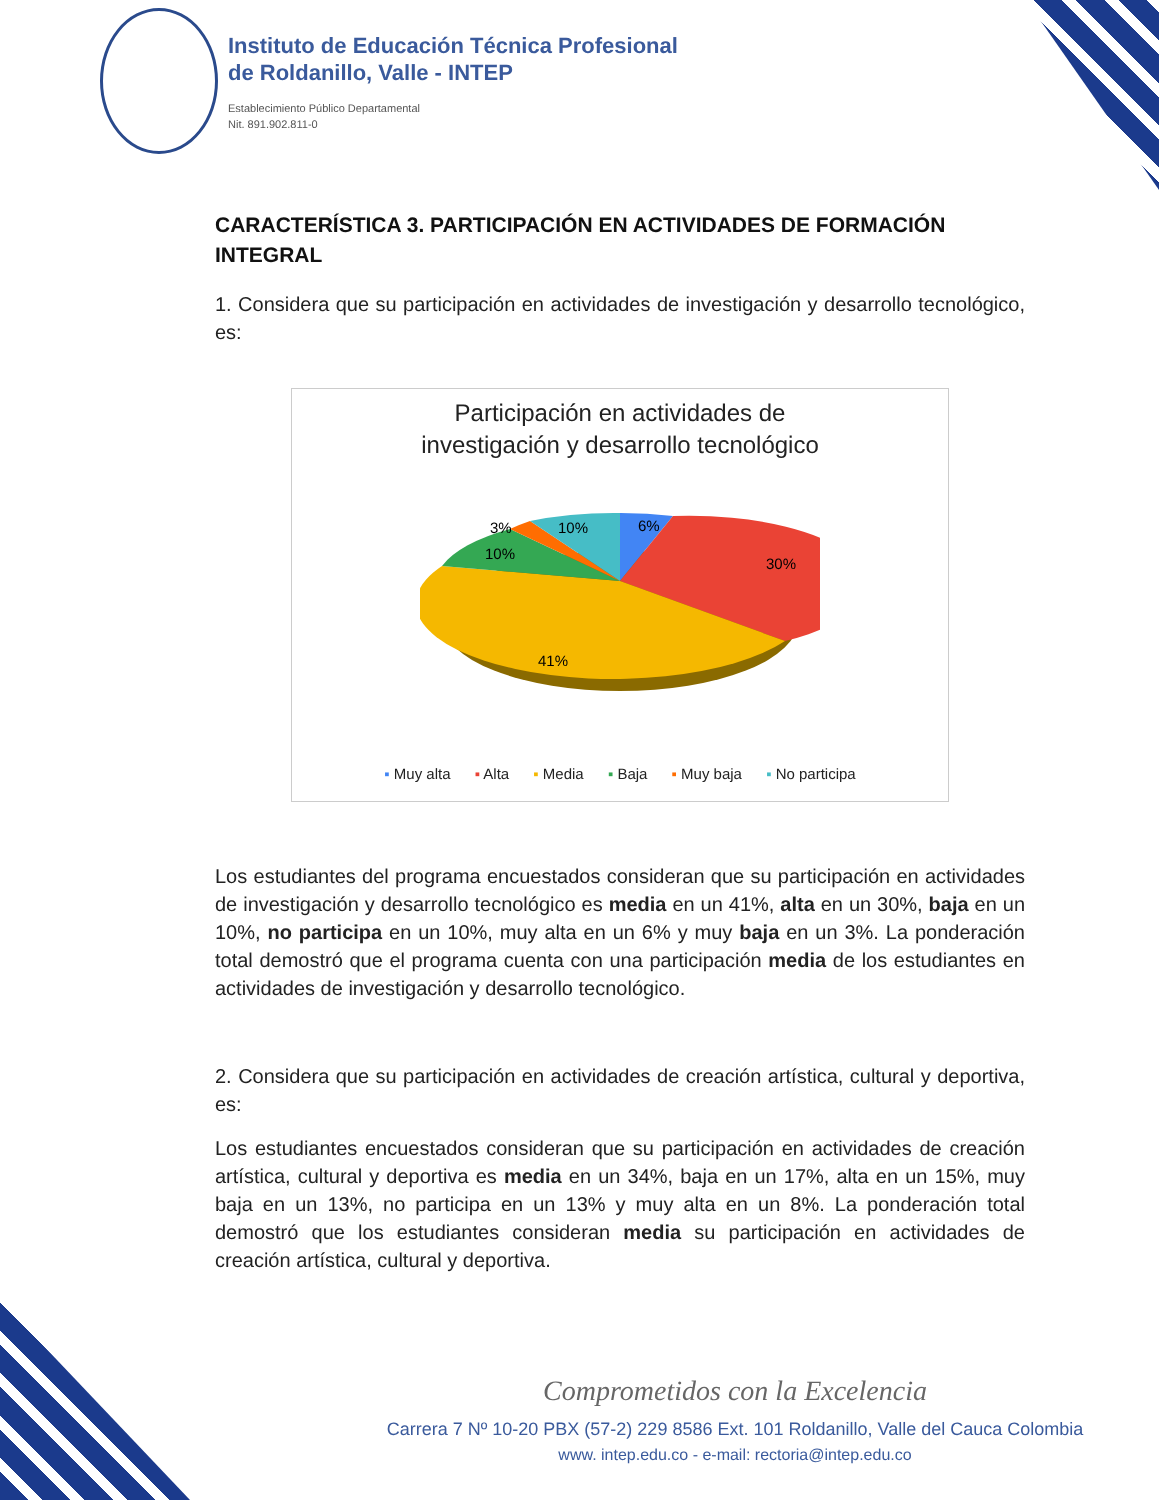Instituto de Educación Técnica Profesional
de Roldanillo, Valle - INTEP
Establecimiento Público Departamental
Nit. 891.902.811-0
CARACTERÍSTICA 3. PARTICIPACIÓN EN ACTIVIDADES DE FORMACIÓN INTEGRAL
1. Considera que su participación en actividades de investigación y desarrollo tecnológico, es:
Participación en actividades de
investigación y desarrollo tecnológico
6%
10%
3%
10%
30%
41%
▪ Muy alta ▪ Alta ▪ Media ▪ Baja ▪ Muy baja ▪ No participa
Los estudiantes del programa encuestados consideran que su participación en actividades de investigación y desarrollo tecnológico es media en un 41%, alta en un 30%, baja en un 10%, no participa en un 10%, muy alta en un 6% y muy baja en un 3%. La ponderación total demostró que el programa cuenta con una participación media de los estudiantes en actividades de investigación y desarrollo tecnológico.
2. Considera que su participación en actividades de creación artística, cultural y deportiva, es:
Los estudiantes encuestados consideran que su participación en actividades de creación artística, cultural y deportiva es media en un 34%, baja en un 17%, alta en un 15%, muy baja en un 13%, no participa en un 13% y muy alta en un 8%. La ponderación total demostró que los estudiantes consideran media su participación en actividades de creación artística, cultural y deportiva.
Comprometidos con la Excelencia
Carrera 7 Nº 10-20 PBX (57-2) 229 8586 Ext. 101 Roldanillo, Valle del Cauca Colombia
www. intep.edu.co - e-mail: rectoria@intep.edu.co